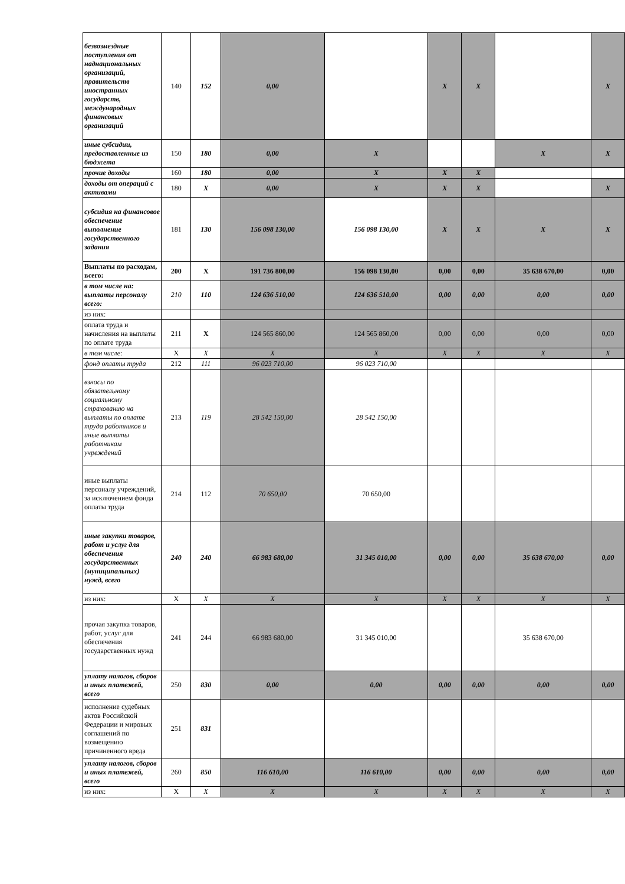| безвозмездные поступления от наднациональных организаций, правительств иностранных государств, международных финансовых организаций | 140 | 152 | 0,00 | | X | X | | X |
| иные субсидии, предоставленные из бюджета | 150 | 180 | 0,00 | X | | | X | X |
| прочие доходы | 160 | 180 | 0,00 | X | X | X | | |
| доходы от операций с активами | 180 | X | 0,00 | X | X | X | | X |
| субсидия на финансовое обеспечение выполнение государственного задания | 181 | 130 | 156 098 130,00 | 156 098 130,00 | X | X | X | X |
| Выплаты по расходам, всего: | 200 | X | 191 736 800,00 | 156 098 130,00 | 0,00 | 0,00 | 35 638 670,00 | 0,00 |
| в том числе на: выплаты персоналу всего: | 210 | 110 | 124 636 510,00 | 124 636 510,00 | 0,00 | 0,00 | 0,00 | 0,00 |
| из них: | | | | | | | | |
| оплата труда и начисления на выплаты по оплате труда | 211 | X | 124 565 860,00 | 124 565 860,00 | 0,00 | 0,00 | 0,00 | 0,00 |
| в том числе: | X | X | X | X | X | X | X | X |
| фонд оплаты труда | 212 | 111 | 96 023 710,00 | 96 023 710,00 | | | | |
| взносы по обязательному социальному страхованию на выплаты по оплате труда работников и иные выплаты работникам учреждений | 213 | 119 | 28 542 150,00 | 28 542 150,00 | | | | |
| иные выплаты персоналу учреждений, за исключением фонда оплаты труда | 214 | 112 | 70 650,00 | 70 650,00 | | | | |
| иные закупки товаров, работ и услуг для обеспечения государственных (муниципальных) нужд, всего | 240 | 240 | 66 983 680,00 | 31 345 010,00 | 0,00 | 0,00 | 35 638 670,00 | 0,00 |
| из них: | X | X | X | X | X | X | X | X |
| прочая закупка товаров, работ, услуг для обеспечения государственных нужд | 241 | 244 | 66 983 680,00 | 31 345 010,00 | | | 35 638 670,00 | |
| уплату налогов, сборов и иных платежей, всего | 250 | 830 | 0,00 | 0,00 | 0,00 | 0,00 | 0,00 | 0,00 |
| исполнение судебных актов Российской Федерации и мировых соглашений по возмещению причиненного вреда | 251 | 831 | | | | | | |
| уплату налогов, сборов и иных платежей, всего | 260 | 850 | 116 610,00 | 116 610,00 | 0,00 | 0,00 | 0,00 | 0,00 |
| из них: | X | X | X | X | X | X | X | X |